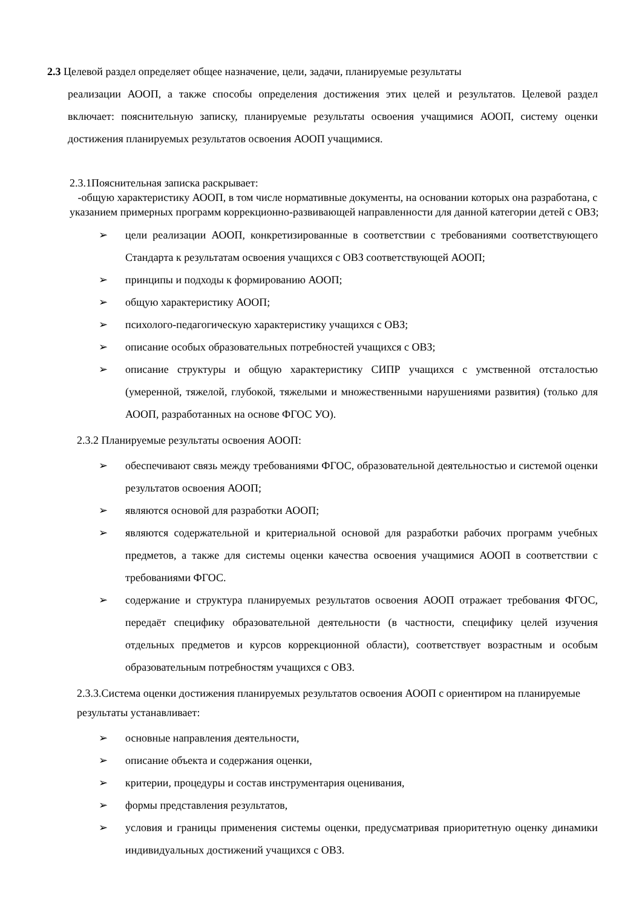2.3 Целевой раздел определяет общее назначение, цели, задачи, планируемые результаты
реализации АООП, а также способы определения достижения этих целей и результатов. Целевой раздел включает: пояснительную записку, планируемые результаты освоения учащимися АООП, систему оценки достижения планируемых результатов освоения АООП учащимися.
2.3.1Пояснительная записка раскрывает:
-общую характеристику АООП, в том числе нормативные документы, на основании которых она разработана, с указанием примерных программ коррекционно-развивающей направленности для данной категории детей с ОВЗ;
➢ цели реализации АООП, конкретизированные в соответствии с требованиями соответствующего Стандарта к результатам освоения учащихся с ОВЗ соответствующей АООП;
➢ принципы и подходы к формированию АООП;
➢ общую характеристику АООП;
➢ психолого-педагогическую характеристику учащихся с ОВЗ;
➢ описание особых образовательных потребностей учащихся с ОВЗ;
➢ описание структуры и общую характеристику СИПР учащихся с умственной отсталостью (умеренной, тяжелой, глубокой, тяжелыми и множественными нарушениями развития) (только для АООП, разработанных на основе ФГОС УО).
2.3.2 Планируемые результаты освоения АООП:
➢ обеспечивают связь между требованиями ФГОС, образовательной деятельностью и системой оценки результатов освоения АООП;
➢ являются основой для разработки АООП;
➢ являются содержательной и критериальной основой для разработки рабочих программ учебных предметов, а также для системы оценки качества освоения учащимися АООП в соответствии с требованиями ФГОС.
➢ содержание и структура планируемых результатов освоения АООП отражает требования ФГОС, передаёт специфику образовательной деятельности (в частности, специфику целей изучения отдельных предметов и курсов коррекционной области), соответствует возрастным и особым образовательным потребностям учащихся с ОВЗ.
2.3.3.Система оценки достижения планируемых результатов освоения АООП с ориентиром на планируемые результаты устанавливает:
➢ основные направления деятельности,
➢ описание объекта и содержания оценки,
➢ критерии, процедуры и состав инструментария оценивания,
➢ формы представления результатов,
➢ условия и границы применения системы оценки, предусматривая приоритетную оценку динамики индивидуальных достижений учащихся с ОВЗ.